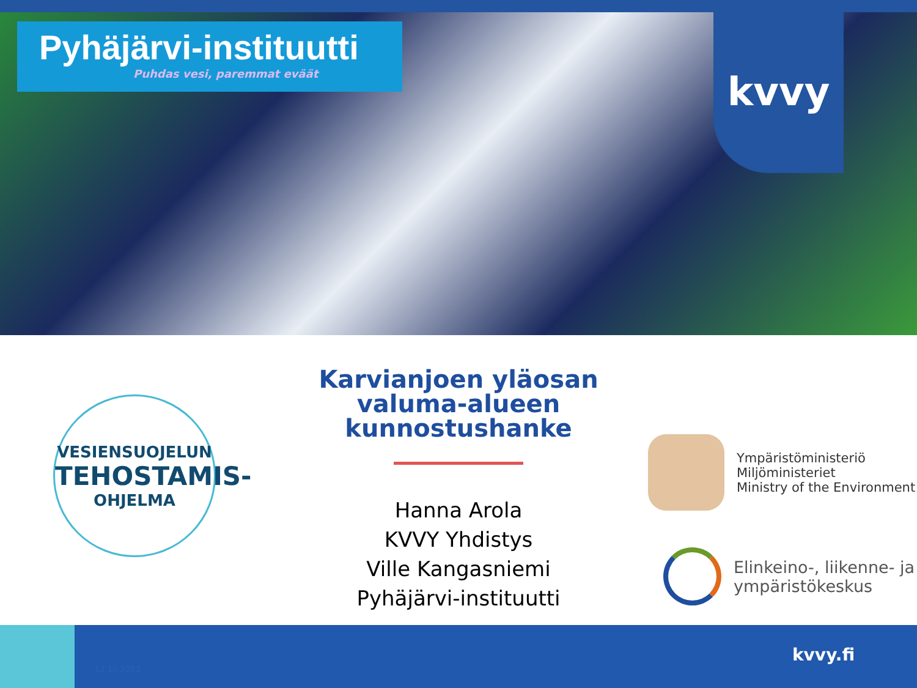Pyhäjärvi-instituutti
Puhdas vesi, paremmat eväät
kvvy
VESIENSUOJELUN
TEHOSTAMIS-
OHJELMA
Karvianjoen yläosan valuma-alueen kunnostushanke
Hanna Arola
KVVY Yhdistys
Ville Kangasniemi
Pyhäjärvi-instituutti
Ympäristöministeriö
Miljöministeriet
Ministry of the Environment
Elinkeino-, liikenne- ja
ympäristökeskus
12.10.2023
kvvy.fi